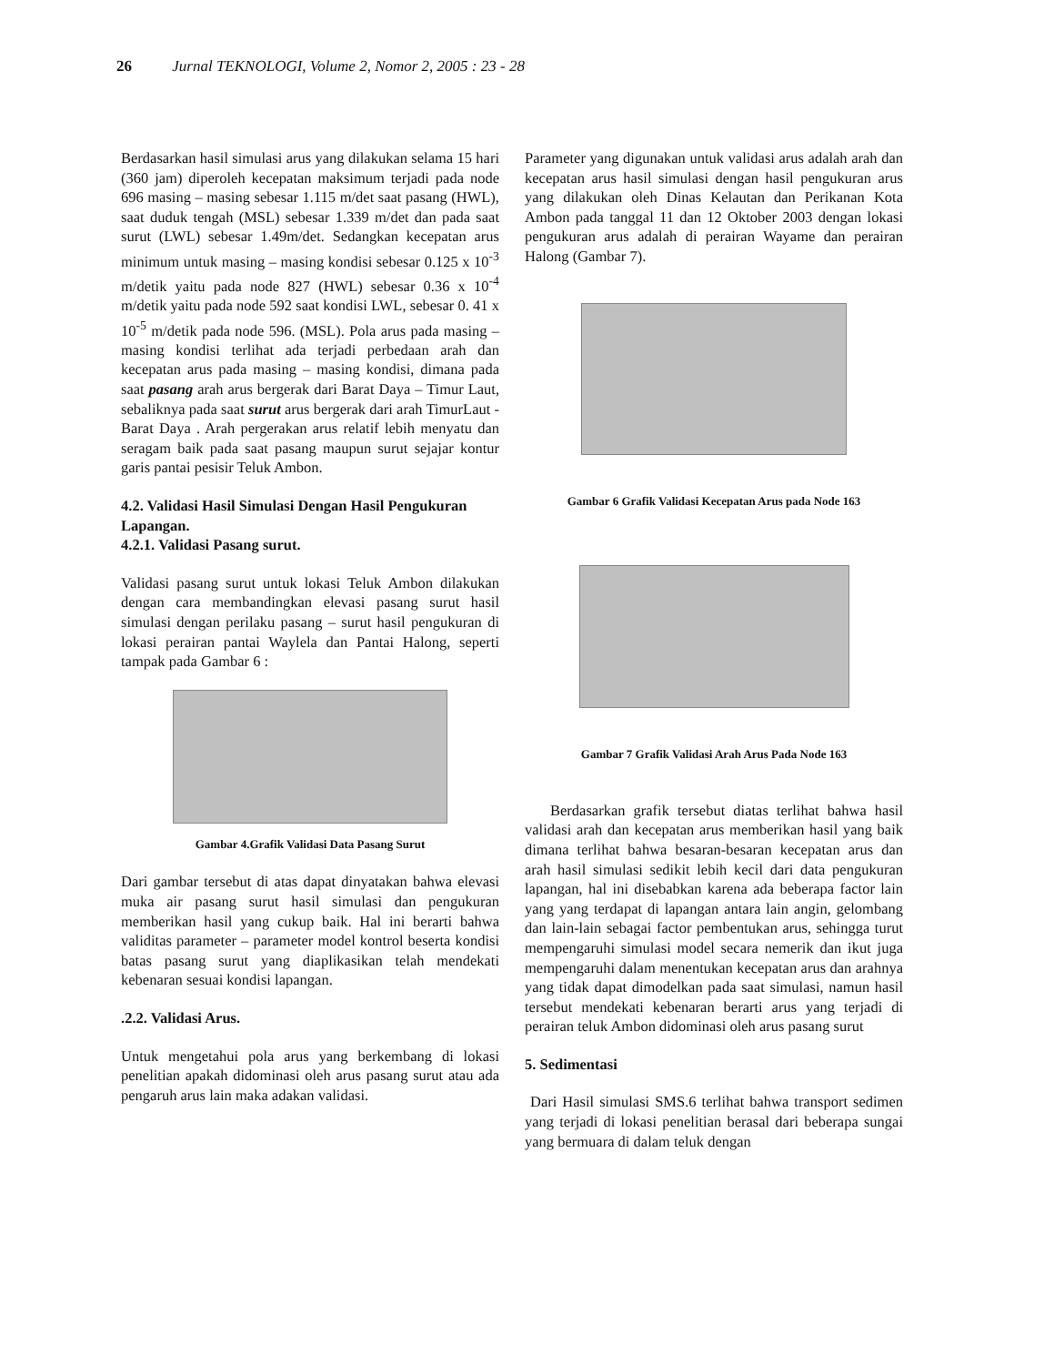26 Jurnal TEKNOLOGI, Volume 2, Nomor 2, 2005 : 23 - 28
Berdasarkan hasil simulasi arus yang dilakukan selama 15 hari (360 jam) diperoleh kecepatan maksimum terjadi pada node 696 masing – masing sebesar 1.115 m/det saat pasang (HWL), saat duduk tengah (MSL) sebesar 1.339 m/det dan pada saat surut (LWL) sebesar 1.49m/det. Sedangkan kecepatan arus minimum untuk masing – masing kondisi sebesar 0.125 x 10<sup>-3</sup> m/detik yaitu pada node 827 (HWL) sebesar 0.36 x 10<sup>-4</sup> m/detik yaitu pada node 592 saat kondisi LWL, sebesar 0. 41 x 10<sup>-5</sup> m/detik pada node 596. (MSL). Pola arus pada masing – masing kondisi terlihat ada terjadi perbedaan arah dan kecepatan arus pada masing – masing kondisi, dimana pada saat pasang arah arus bergerak dari Barat Daya – Timur Laut, sebaliknya pada saat surut arus bergerak dari arah TimurLaut - Barat Daya . Arah pergerakan arus relatif lebih menyatu dan seragam baik pada saat pasang maupun surut sejajar kontur garis pantai pesisir Teluk Ambon.
4.2. Validasi Hasil Simulasi Dengan Hasil Pengukuran Lapangan.
4.2.1. Validasi Pasang surut.
Validasi pasang surut untuk lokasi Teluk Ambon dilakukan dengan cara membandingkan elevasi pasang surut hasil simulasi dengan perilaku pasang – surut hasil pengukuran di lokasi perairan pantai Waylela dan Pantai Halong, seperti tampak pada Gambar 6 :
Gambar 4.Grafik Validasi Data Pasang Surut
Dari gambar tersebut di atas dapat dinyatakan bahwa elevasi muka air pasang surut hasil simulasi dan pengukuran memberikan hasil yang cukup baik. Hal ini berarti bahwa validitas parameter – parameter model kontrol beserta kondisi batas pasang surut yang diaplikasikan telah mendekati kebenaran sesuai kondisi lapangan.
.2.2. Validasi Arus.
Untuk mengetahui pola arus yang berkembang di lokasi penelitian apakah didominasi oleh arus pasang surut atau ada pengaruh arus lain maka adakan validasi.
Parameter yang digunakan untuk validasi arus adalah arah dan kecepatan arus hasil simulasi dengan hasil pengukuran arus yang dilakukan oleh Dinas Kelautan dan Perikanan Kota Ambon pada tanggal 11 dan 12 Oktober 2003 dengan lokasi pengukuran arus adalah di perairan Wayame dan perairan Halong (Gambar 7).
Gambar 6 Grafik Validasi Kecepatan Arus pada Node 163
Gambar 7 Grafik Validasi Arah Arus Pada Node 163
Berdasarkan grafik tersebut diatas terlihat bahwa hasil validasi arah dan kecepatan arus memberikan hasil yang baik dimana terlihat bahwa besaran-besaran kecepatan arus dan arah hasil simulasi sedikit lebih kecil dari data pengukuran lapangan, hal ini disebabkan karena ada beberapa factor lain yang yang terdapat di lapangan antara lain angin, gelombang dan lain-lain sebagai factor pembentukan arus, sehingga turut mempengaruhi simulasi model secara nemerik dan ikut juga mempengaruhi dalam menentukan kecepatan arus dan arahnya yang tidak dapat dimodelkan pada saat simulasi, namun hasil tersebut mendekati kebenaran berarti arus yang terjadi di perairan teluk Ambon didominasi oleh arus pasang surut
5. Sedimentasi
Dari Hasil simulasi SMS.6 terlihat bahwa transport sedimen yang terjadi di lokasi penelitian berasal dari beberapa sungai yang bermuara di dalam teluk dengan